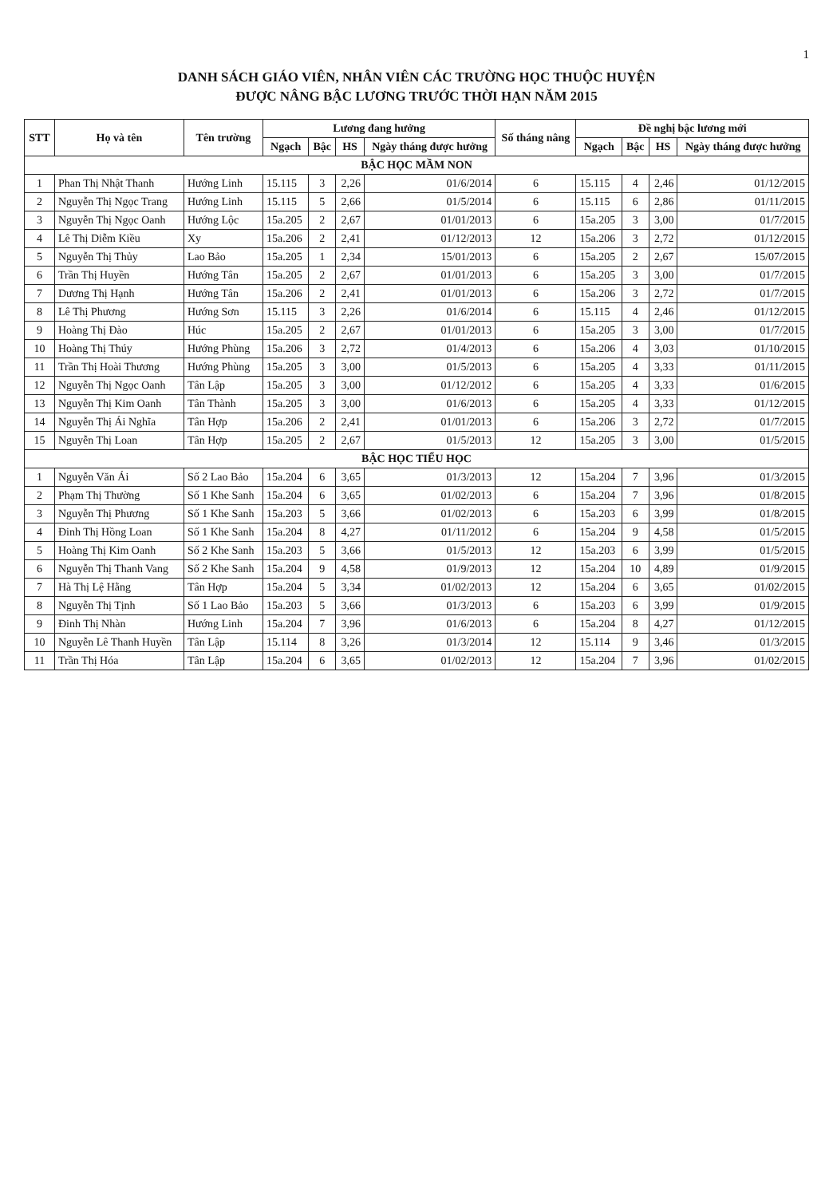1
DANH SÁCH GIÁO VIÊN, NHÂN VIÊN CÁC TRƯỜNG HỌC THUỘC HUYỆN
ĐƯỢC NÂNG BẬC LƯƠNG TRƯỚC THỜI HẠN NĂM 2015
| STT | Họ và tên | Tên trường | Lương đang hưởng | | | | Số tháng nâng | Đề nghị bậc lương mới | | | |
| --- | --- | --- | --- | --- | --- | --- | --- | --- | --- | --- | --- |
| | | | Ngạch | Bậc | HS | Ngày tháng được hưởng | | Ngạch | Bậc | HS | Ngày tháng được hưởng |
| BẬC HỌC MẦM NON | | | | | | | | | | | |
| 1 | Phan Thị Nhật Thanh | Hướng Linh | 15.115 | 3 | 2,26 | 01/6/2014 | 6 | 15.115 | 4 | 2,46 | 01/12/2015 |
| 2 | Nguyễn Thị Ngọc Trang | Hướng Linh | 15.115 | 5 | 2,66 | 01/5/2014 | 6 | 15.115 | 6 | 2,86 | 01/11/2015 |
| 3 | Nguyễn Thị Ngọc Oanh | Hướng Lộc | 15a.205 | 2 | 2,67 | 01/01/2013 | 6 | 15a.205 | 3 | 3,00 | 01/7/2015 |
| 4 | Lê Thị Diễm Kiều | Xy | 15a.206 | 2 | 2,41 | 01/12/2013 | 12 | 15a.206 | 3 | 2,72 | 01/12/2015 |
| 5 | Nguyễn Thị Thủy | Lao Bảo | 15a.205 | 1 | 2,34 | 15/01/2013 | 6 | 15a.205 | 2 | 2,67 | 15/07/2015 |
| 6 | Trần Thị Huyền | Hướng Tân | 15a.205 | 2 | 2,67 | 01/01/2013 | 6 | 15a.205 | 3 | 3,00 | 01/7/2015 |
| 7 | Dương Thị Hạnh | Hướng Tân | 15a.206 | 2 | 2,41 | 01/01/2013 | 6 | 15a.206 | 3 | 2,72 | 01/7/2015 |
| 8 | Lê Thị Phương | Hướng Sơn | 15.115 | 3 | 2,26 | 01/6/2014 | 6 | 15.115 | 4 | 2,46 | 01/12/2015 |
| 9 | Hoàng Thị Đào | Húc | 15a.205 | 2 | 2,67 | 01/01/2013 | 6 | 15a.205 | 3 | 3,00 | 01/7/2015 |
| 10 | Hoàng Thị Thúy | Hướng Phùng | 15a.206 | 3 | 2,72 | 01/4/2013 | 6 | 15a.206 | 4 | 3,03 | 01/10/2015 |
| 11 | Trần Thị Hoài Thương | Hướng Phùng | 15a.205 | 3 | 3,00 | 01/5/2013 | 6 | 15a.205 | 4 | 3,33 | 01/11/2015 |
| 12 | Nguyễn Thị Ngọc Oanh | Tân Lập | 15a.205 | 3 | 3,00 | 01/12/2012 | 6 | 15a.205 | 4 | 3,33 | 01/6/2015 |
| 13 | Nguyễn Thị Kim Oanh | Tân Thành | 15a.205 | 3 | 3,00 | 01/6/2013 | 6 | 15a.205 | 4 | 3,33 | 01/12/2015 |
| 14 | Nguyễn Thị Ái Nghĩa | Tân Hợp | 15a.206 | 2 | 2,41 | 01/01/2013 | 6 | 15a.206 | 3 | 2,72 | 01/7/2015 |
| 15 | Nguyễn Thị Loan | Tân Hợp | 15a.205 | 2 | 2,67 | 01/5/2013 | 12 | 15a.205 | 3 | 3,00 | 01/5/2015 |
| BẬC HỌC TIỂU HỌC | | | | | | | | | | | |
| 1 | Nguyễn Văn Ái | Số 2 Lao Bảo | 15a.204 | 6 | 3,65 | 01/3/2013 | 12 | 15a.204 | 7 | 3,96 | 01/3/2015 |
| 2 | Phạm Thị Thường | Số 1 Khe Sanh | 15a.204 | 6 | 3,65 | 01/02/2013 | 6 | 15a.204 | 7 | 3,96 | 01/8/2015 |
| 3 | Nguyễn Thị Phương | Số 1 Khe Sanh | 15a.203 | 5 | 3,66 | 01/02/2013 | 6 | 15a.203 | 6 | 3,99 | 01/8/2015 |
| 4 | Đinh Thị Hồng Loan | Số 1 Khe Sanh | 15a.204 | 8 | 4,27 | 01/11/2012 | 6 | 15a.204 | 9 | 4,58 | 01/5/2015 |
| 5 | Hoàng Thị Kim Oanh | Số 2 Khe Sanh | 15a.203 | 5 | 3,66 | 01/5/2013 | 12 | 15a.203 | 6 | 3,99 | 01/5/2015 |
| 6 | Nguyễn Thị Thanh Vang | Số 2 Khe Sanh | 15a.204 | 9 | 4,58 | 01/9/2013 | 12 | 15a.204 | 10 | 4,89 | 01/9/2015 |
| 7 | Hà Thị Lệ Hằng | Tân Hợp | 15a.204 | 5 | 3,34 | 01/02/2013 | 12 | 15a.204 | 6 | 3,65 | 01/02/2015 |
| 8 | Nguyễn Thị Tịnh | Số 1 Lao Bảo | 15a.203 | 5 | 3,66 | 01/3/2013 | 6 | 15a.203 | 6 | 3,99 | 01/9/2015 |
| 9 | Đinh Thị Nhàn | Hướng Linh | 15a.204 | 7 | 3,96 | 01/6/2013 | 6 | 15a.204 | 8 | 4,27 | 01/12/2015 |
| 10 | Nguyễn Lê Thanh Huyền | Tân Lập | 15.114 | 8 | 3,26 | 01/3/2014 | 12 | 15.114 | 9 | 3,46 | 01/3/2015 |
| 11 | Trần Thị Hóa | Tân Lập | 15a.204 | 6 | 3,65 | 01/02/2013 | 12 | 15a.204 | 7 | 3,96 | 01/02/2015 |